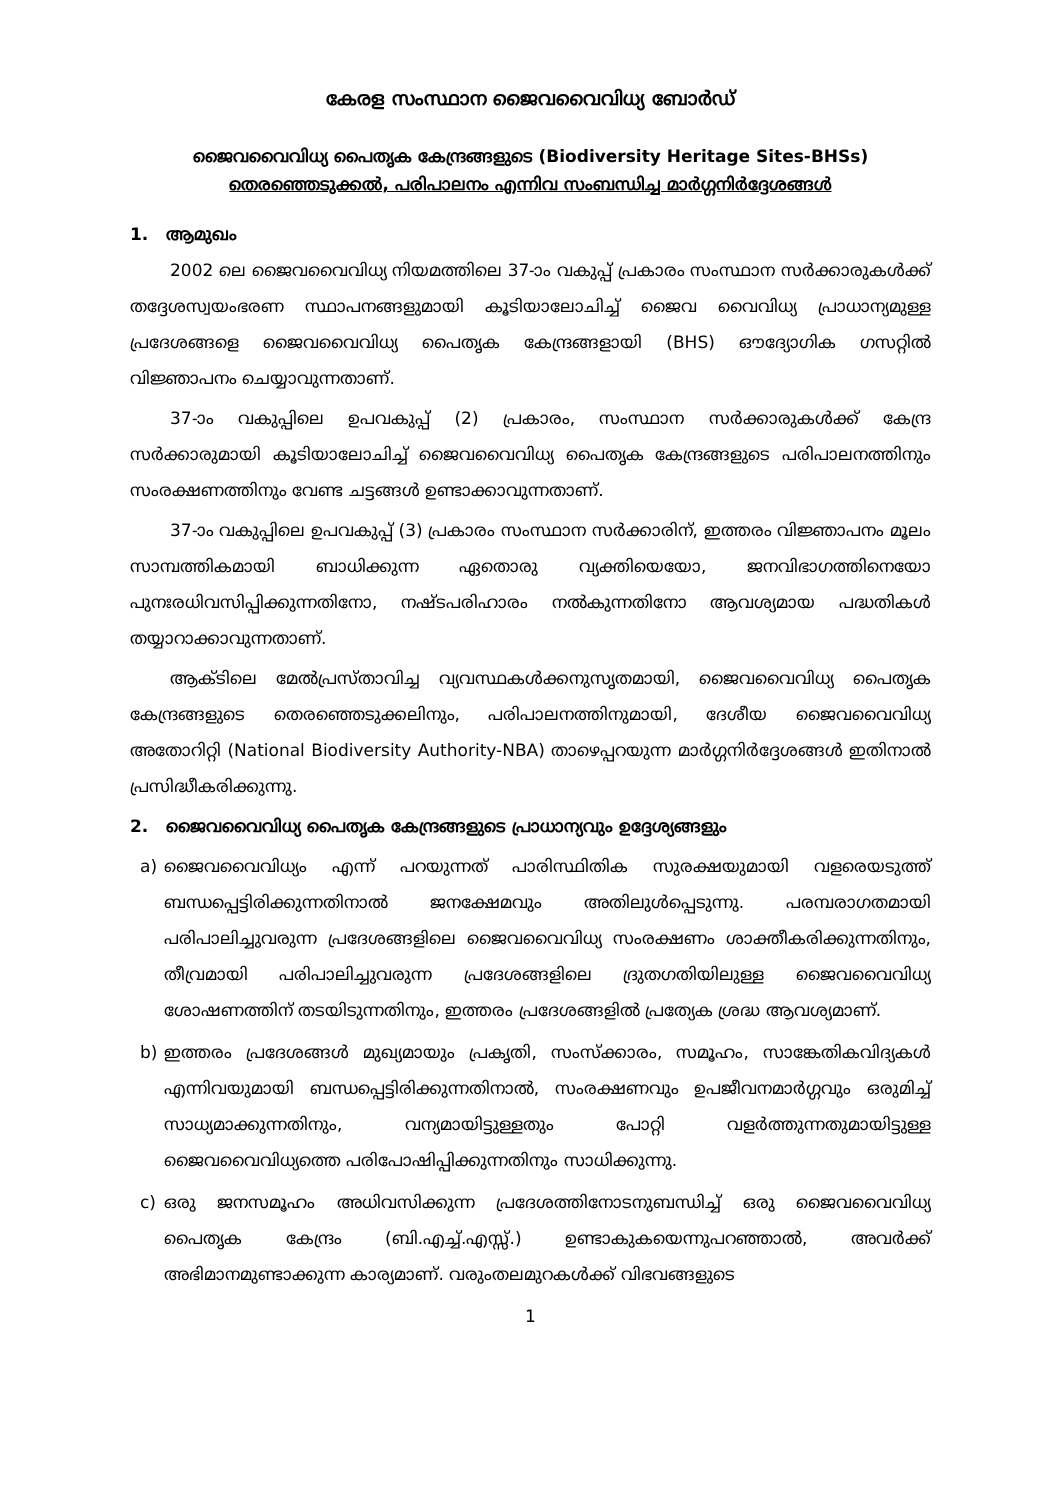കേരള സംസ്ഥാന ജൈവവൈവിധ്യ ബോർഡ്
ജൈവവൈവിധ്യ പൈതൃക കേന്ദ്രങ്ങളുടെ (Biodiversity Heritage Sites-BHSs)
തെരഞ്ഞെടുക്കൽ, പരിപാലനം എന്നിവ സംബന്ധിച്ച മാർഗ്ഗനിർദ്ദേശങ്ങൾ
1. ആമുഖം
2002 ലെ ജൈവവൈവിധ്യ നിയമത്തിലെ 37-ാം വകുപ്പ് പ്രകാരം സംസ്ഥാന സർക്കാരുകൾക്ക് തദ്ദേശസ്വയംഭരണ സ്ഥാപനങ്ങളുമായി കൂടിയാലോചിച്ച് ജൈവ വൈവിധ്യ പ്രാധാന്യമുള്ള പ്രദേശങ്ങളെ ജൈവവൈവിധ്യ പൈതൃക കേന്ദ്രങ്ങളായി (BHS) ഔദ്യോഗിക ഗസറ്റിൽ വിജ്ഞാപനം ചെയ്യാവുന്നതാണ്.
37-ാം വകുപ്പിലെ ഉപവകുപ്പ് (2) പ്രകാരം, സംസ്ഥാന സർക്കാരുകൾക്ക് കേന്ദ്ര സർക്കാരുമായി കൂടിയാലോചിച്ച് ജൈവവൈവിധ്യ പൈതൃക കേന്ദ്രങ്ങളുടെ പരിപാലനത്തിനും സംരക്ഷണത്തിനും വേണ്ട ചട്ടങ്ങൾ ഉണ്ടാക്കാവുന്നതാണ്.
37-ാം വകുപ്പിലെ ഉപവകുപ്പ് (3) പ്രകാരം സംസ്ഥാന സർക്കാരിന്, ഇത്തരം വിജ്ഞാപനം മൂലം സാമ്പത്തികമായി ബാധിക്കുന്ന ഏതൊരു വ്യക്തിയെയോ, ജനവിഭാഗത്തിനെയോ പുനഃരധിവസിപ്പിക്കുന്നതിനോ, നഷ്ടപരിഹാരം നൽകുന്നതിനോ ആവശ്യമായ പദ്ധതികൾ തയ്യാറാക്കാവുന്നതാണ്.
ആക്ടിലെ മേൽപ്രസ്താവിച്ച വ്യവസ്ഥകൾക്കനുസൃതമായി, ജൈവവൈവിധ്യ പൈതൃക കേന്ദ്രങ്ങളുടെ തെരഞ്ഞെടുക്കലിനും, പരിപാലനത്തിനുമായി, ദേശീയ ജൈവവൈവിധ്യ അതോറിറ്റി (National Biodiversity Authority-NBA) താഴെപ്പറയുന്ന മാർഗ്ഗനിർദ്ദേശങ്ങൾ ഇതിനാൽ പ്രസിദ്ധീകരിക്കുന്നു.
2. ജൈവവൈവിധ്യ പൈതൃക കേന്ദ്രങ്ങളുടെ പ്രാധാന്യവും ഉദ്ദേശ്യങ്ങളും
a) ജൈവവൈവിധ്യം എന്ന് പറയുന്നത് പാരിസ്ഥിതിക സുരക്ഷയുമായി വളരെയടുത്ത് ബന്ധപ്പെട്ടിരിക്കുന്നതിനാൽ ജനക്ഷേമവും അതിലുൾപ്പെടുന്നു. പരമ്പരാഗതമായി പരിപാലിച്ചുവരുന്ന പ്രദേശങ്ങളിലെ ജൈവവൈവിധ്യ സംരക്ഷണം ശാക്തീകരിക്കുന്നതിനും, തീവ്രമായി പരിപാലിച്ചുവരുന്ന പ്രദേശങ്ങളിലെ ദ്രുതഗതിയിലുള്ള ജൈവവൈവിധ്യ ശോഷണത്തിന് തടയിടുന്നതിനും, ഇത്തരം പ്രദേശങ്ങളിൽ പ്രത്യേക ശ്രദ്ധ ആവശ്യമാണ്.
b) ഇത്തരം പ്രദേശങ്ങൾ മുഖ്യമായും പ്രകൃതി, സംസ്ക്കാരം, സമൂഹം, സാങ്കേതികവിദ്യകൾ എന്നിവയുമായി ബന്ധപ്പെട്ടിരിക്കുന്നതിനാൽ, സംരക്ഷണവും ഉപജീവനമാർഗ്ഗവും ഒരുമിച്ച് സാധ്യമാക്കുന്നതിനും, വന്യമായിട്ടുള്ളതും പോറ്റി വളർത്തുന്നതുമായിട്ടുള്ള ജൈവവൈവിധ്യത്തെ പരിപോഷിപ്പിക്കുന്നതിനും സാധിക്കുന്നു.
c) ഒരു ജനസമൂഹം അധിവസിക്കുന്ന പ്രദേശത്തിനോടനുബന്ധിച്ച് ഒരു ജൈവവൈവിധ്യ പൈതൃക കേന്ദ്രം (ബി.എച്ച്.എസ്സ്.) ഉണ്ടാകുകയെന്നുപറഞ്ഞാൽ, അവർക്ക് അഭിമാനമുണ്ടാക്കുന്ന കാര്യമാണ്. വരുംതലമുറകൾക്ക് വിഭവങ്ങളുടെ
1